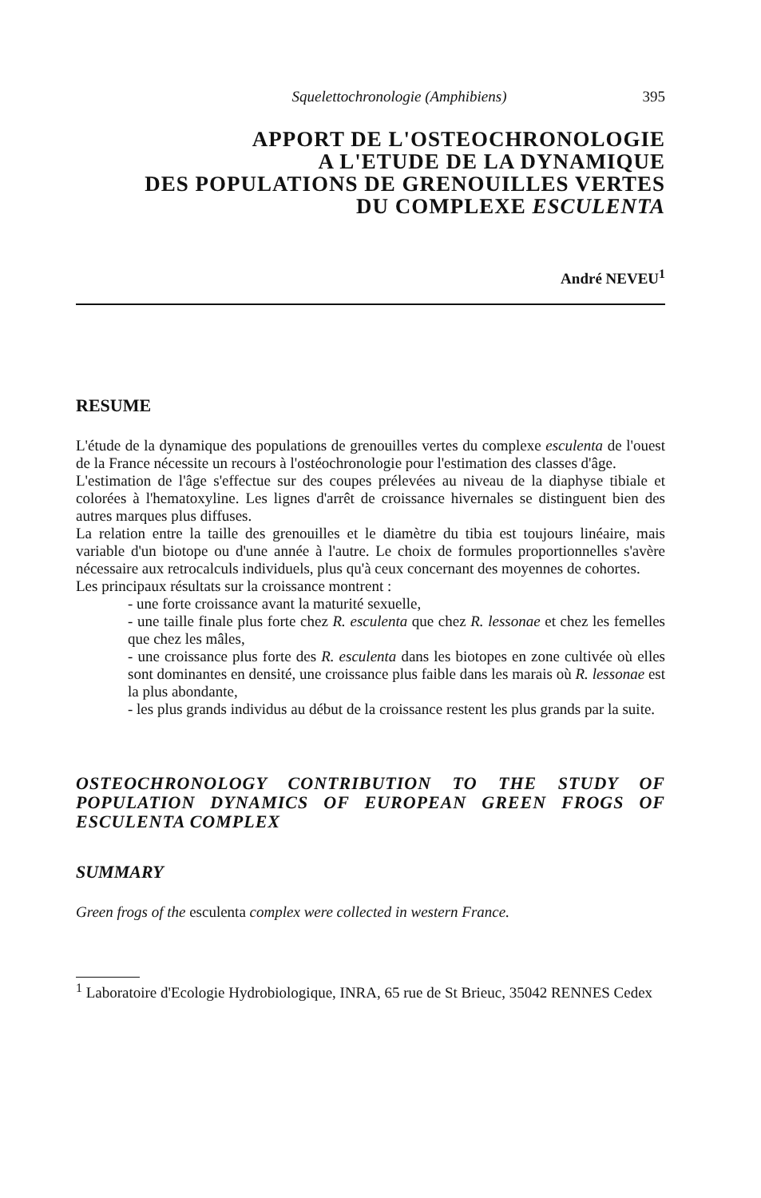Squelettochronologie (Amphibiens) 395
APPORT DE L'OSTEOCHRONOLOGIE
A L'ETUDE DE LA DYNAMIQUE
DES POPULATIONS DE GRENOUILLES VERTES
DU COMPLEXE ESCULENTA
André NEVEU<sup>1</sup>
RESUME
L'étude de la dynamique des populations de grenouilles vertes du complexe esculenta de l'ouest de la France nécessite un recours à l'ostéochronologie pour l'estimation des classes d'âge.
L'estimation de l'âge s'effectue sur des coupes prélevées au niveau de la diaphyse tibiale et colorées à l'hematoxyline. Les lignes d'arrêt de croissance hivernales se distinguent bien des autres marques plus diffuses.
La relation entre la taille des grenouilles et le diamètre du tibia est toujours linéaire, mais variable d'un biotope ou d'une année à l'autre. Le choix de formules proportionnelles s'avère nécessaire aux retrocalculs individuels, plus qu'à ceux concernant des moyennes de cohortes.
Les principaux résultats sur la croissance montrent :
- une forte croissance avant la maturité sexuelle,
- une taille finale plus forte chez R. esculenta que chez R. lessonae et chez les femelles que chez les mâles,
- une croissance plus forte des R. esculenta dans les biotopes en zone cultivée où elles sont dominantes en densité, une croissance plus faible dans les marais où R. lessonae est la plus abondante,
- les plus grands individus au début de la croissance restent les plus grands par la suite.
OSTEOCHRONOLOGY CONTRIBUTION TO THE STUDY OF POPULATION DYNAMICS OF EUROPEAN GREEN FROGS OF ESCULENTA COMPLEX
SUMMARY
Green frogs of the esculenta complex were collected in western France.
<sup>1</sup> Laboratoire d'Ecologie Hydrobiologique, INRA, 65 rue de St Brieuc, 35042 RENNES Cedex